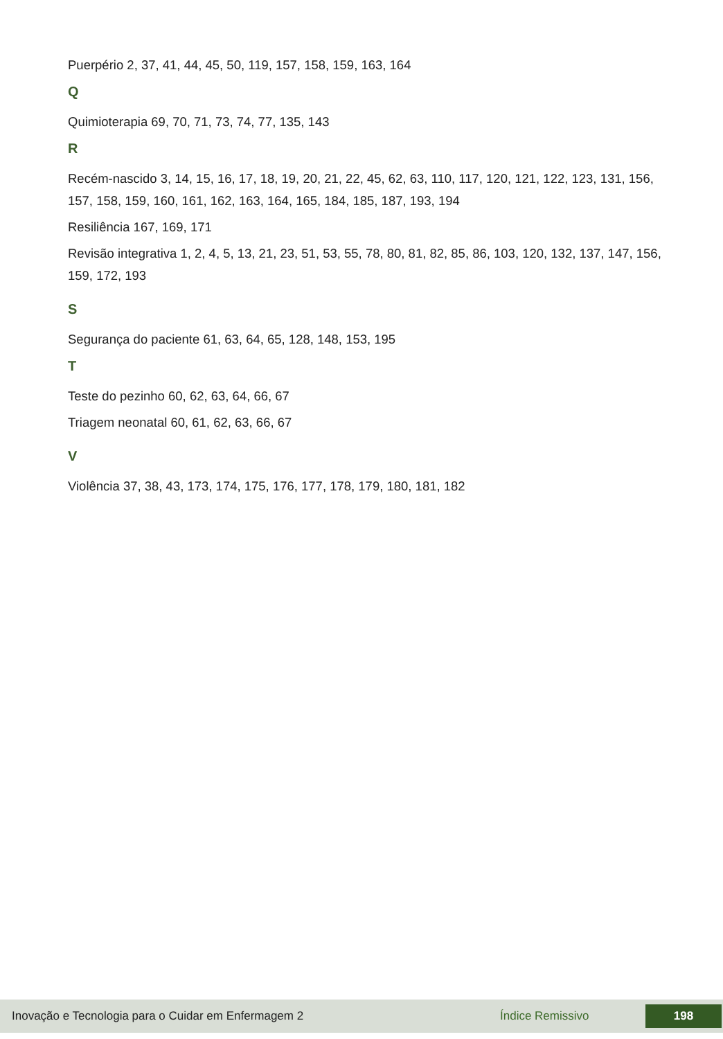Puerpério 2, 37, 41, 44, 45, 50, 119, 157, 158, 159, 163, 164
Q
Quimioterapia 69, 70, 71, 73, 74, 77, 135, 143
R
Recém-nascido 3, 14, 15, 16, 17, 18, 19, 20, 21, 22, 45, 62, 63, 110, 117, 120, 121, 122, 123, 131, 156, 157, 158, 159, 160, 161, 162, 163, 164, 165, 184, 185, 187, 193, 194
Resiliência 167, 169, 171
Revisão integrativa 1, 2, 4, 5, 13, 21, 23, 51, 53, 55, 78, 80, 81, 82, 85, 86, 103, 120, 132, 137, 147, 156, 159, 172, 193
S
Segurança do paciente 61, 63, 64, 65, 128, 148, 153, 195
T
Teste do pezinho 60, 62, 63, 64, 66, 67
Triagem neonatal 60, 61, 62, 63, 66, 67
V
Violência 37, 38, 43, 173, 174, 175, 176, 177, 178, 179, 180, 181, 182
Inovação e Tecnologia para o Cuidar em Enfermagem 2 Índice Remissivo 198